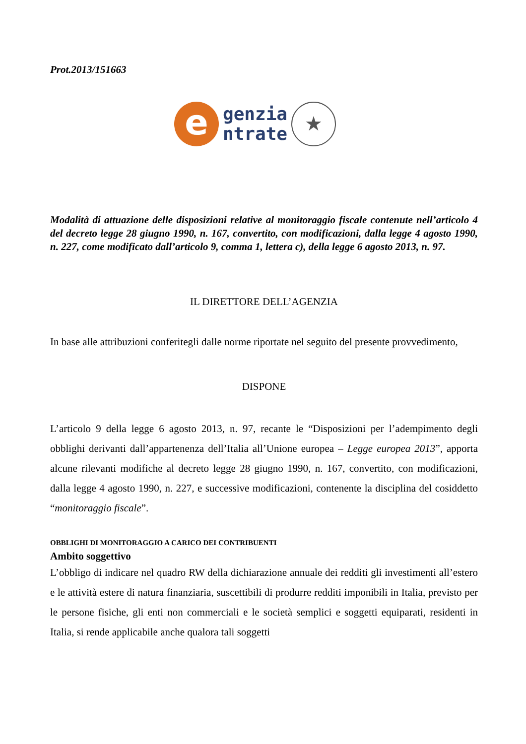Prot.2013/151663
e
genzia
ntrate
★
Modalità di attuazione delle disposizioni relative al monitoraggio fiscale contenute nell’articolo 4 del decreto legge 28 giugno 1990, n. 167, convertito, con modificazioni, dalla legge 4 agosto 1990, n. 227, come modificato dall’articolo 9, comma 1, lettera c), della legge 6 agosto 2013, n. 97.
IL DIRETTORE DELL’AGENZIA
In base alle attribuzioni conferitegli dalle norme riportate nel seguito del presente provvedimento,
DISPONE
L’articolo 9 della legge 6 agosto 2013, n. 97, recante le “Disposizioni per l’adempimento degli obblighi derivanti dall’appartenenza dell’Italia all’Unione europea – Legge europea 2013”, apporta alcune rilevanti modifiche al decreto legge 28 giugno 1990, n. 167, convertito, con modificazioni, dalla legge 4 agosto 1990, n. 227, e successive modificazioni, contenente la disciplina del cosiddetto “monitoraggio fiscale”.
OBBLIGHI DI MONITORAGGIO A CARICO DEI CONTRIBUENTI
Ambito soggettivo
L’obbligo di indicare nel quadro RW della dichiarazione annuale dei redditi gli investimenti all’estero e le attività estere di natura finanziaria, suscettibili di produrre redditi imponibili in Italia, previsto per le persone fisiche, gli enti non commerciali e le società semplici e soggetti equiparati, residenti in Italia, si rende applicabile anche qualora tali soggetti